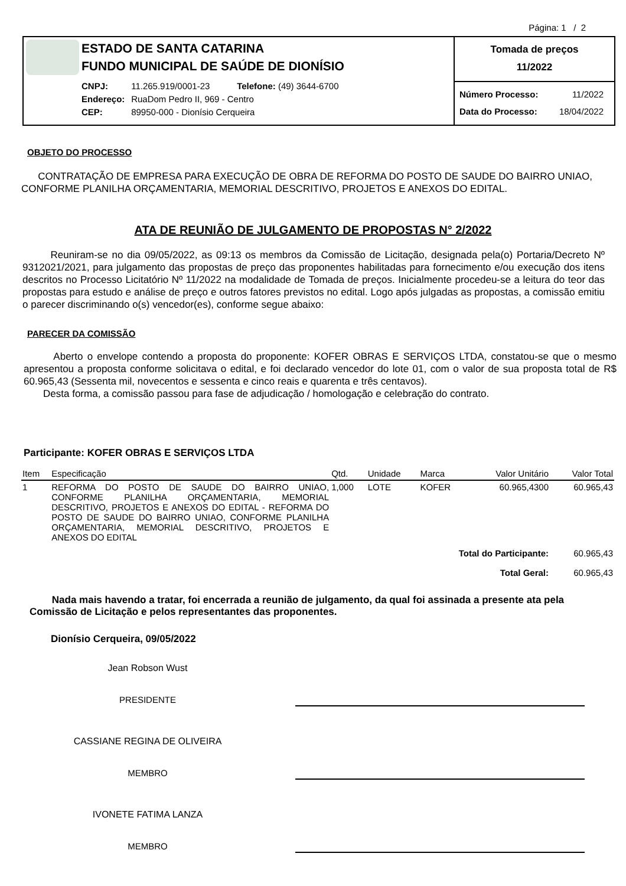Página: 1 / 2
ESTADO DE SANTA CATARINA
FUNDO MUNICIPAL DE SAÚDE DE DIONÍSIO
CNPJ: 11.265.919/0001-23 Telefone: (49) 3644-6700
Endereço: RuaDom Pedro II, 969 - Centro
CEP: 89950-000 - Dionísio Cerqueira
Tomada de preços
11/2022
Número Processo: 11/2022
Data do Processo: 18/04/2022
OBJETO DO PROCESSO
CONTRATAÇÃO DE EMPRESA PARA EXECUÇÃO DE OBRA DE REFORMA DO POSTO DE SAUDE DO BAIRRO UNIAO, CONFORME PLANILHA ORÇAMENTARIA, MEMORIAL DESCRITIVO, PROJETOS E ANEXOS DO EDITAL.
ATA DE REUNIÃO DE JULGAMENTO DE PROPOSTAS N° 2/2022
Reuniram-se no dia 09/05/2022, as 09:13 os membros da Comissão de Licitação, designada pela(o) Portaria/Decreto Nº 9312021/2021, para julgamento das propostas de preço das proponentes habilitadas para fornecimento e/ou execução dos itens descritos no Processo Licitatório Nº 11/2022 na modalidade de Tomada de preços. Inicialmente procedeu-se a leitura do teor das propostas para estudo e análise de preço e outros fatores previstos no edital. Logo após julgadas as propostas, a comissão emitiu o parecer discriminando o(s) vencedor(es), conforme segue abaixo:
PARECER DA COMISSÃO
Aberto o envelope contendo a proposta do proponente: KOFER OBRAS E SERVIÇOS LTDA, constatou-se que o mesmo apresentou a proposta conforme solicitava o edital, e foi declarado vencedor do lote 01, com o valor de sua proposta total de R$ 60.965,43 (Sessenta mil, novecentos e sessenta e cinco reais e quarenta e três centavos).
Desta forma, a comissão passou para fase de adjudicação / homologação e celebração do contrato.
Participante: KOFER OBRAS E SERVIÇOS LTDA
| Item | Especificação | Qtd. | Unidade | Marca | Valor Unitário | Valor Total |
| --- | --- | --- | --- | --- | --- | --- |
| 1 | REFORMA DO POSTO DE SAUDE DO BAIRRO UNIAO, CONFORME PLANILHA ORÇAMENTARIA, MEMORIAL DESCRITIVO, PROJETOS E ANEXOS DO EDITAL - REFORMA DO POSTO DE SAUDE DO BAIRRO UNIAO, CONFORME PLANILHA ORÇAMENTARIA, MEMORIAL DESCRITIVO, PROJETOS E ANEXOS DO EDITAL | 1,000 | LOTE | KOFER | 60.965,4300 | 60.965,43 |
| Total do Participante: | | | | | | 60.965,43 |
| Total Geral: | | | | | | 60.965,43 |
Nada mais havendo a tratar, foi encerrada a reunião de julgamento, da qual foi assinada a presente ata pela Comissão de Licitação e pelos representantes das proponentes.
Dionísio Cerqueira, 09/05/2022
Jean Robson Wust
PRESIDENTE
CASSIANE REGINA DE OLIVEIRA
MEMBRO
IVONETE FATIMA LANZA
MEMBRO